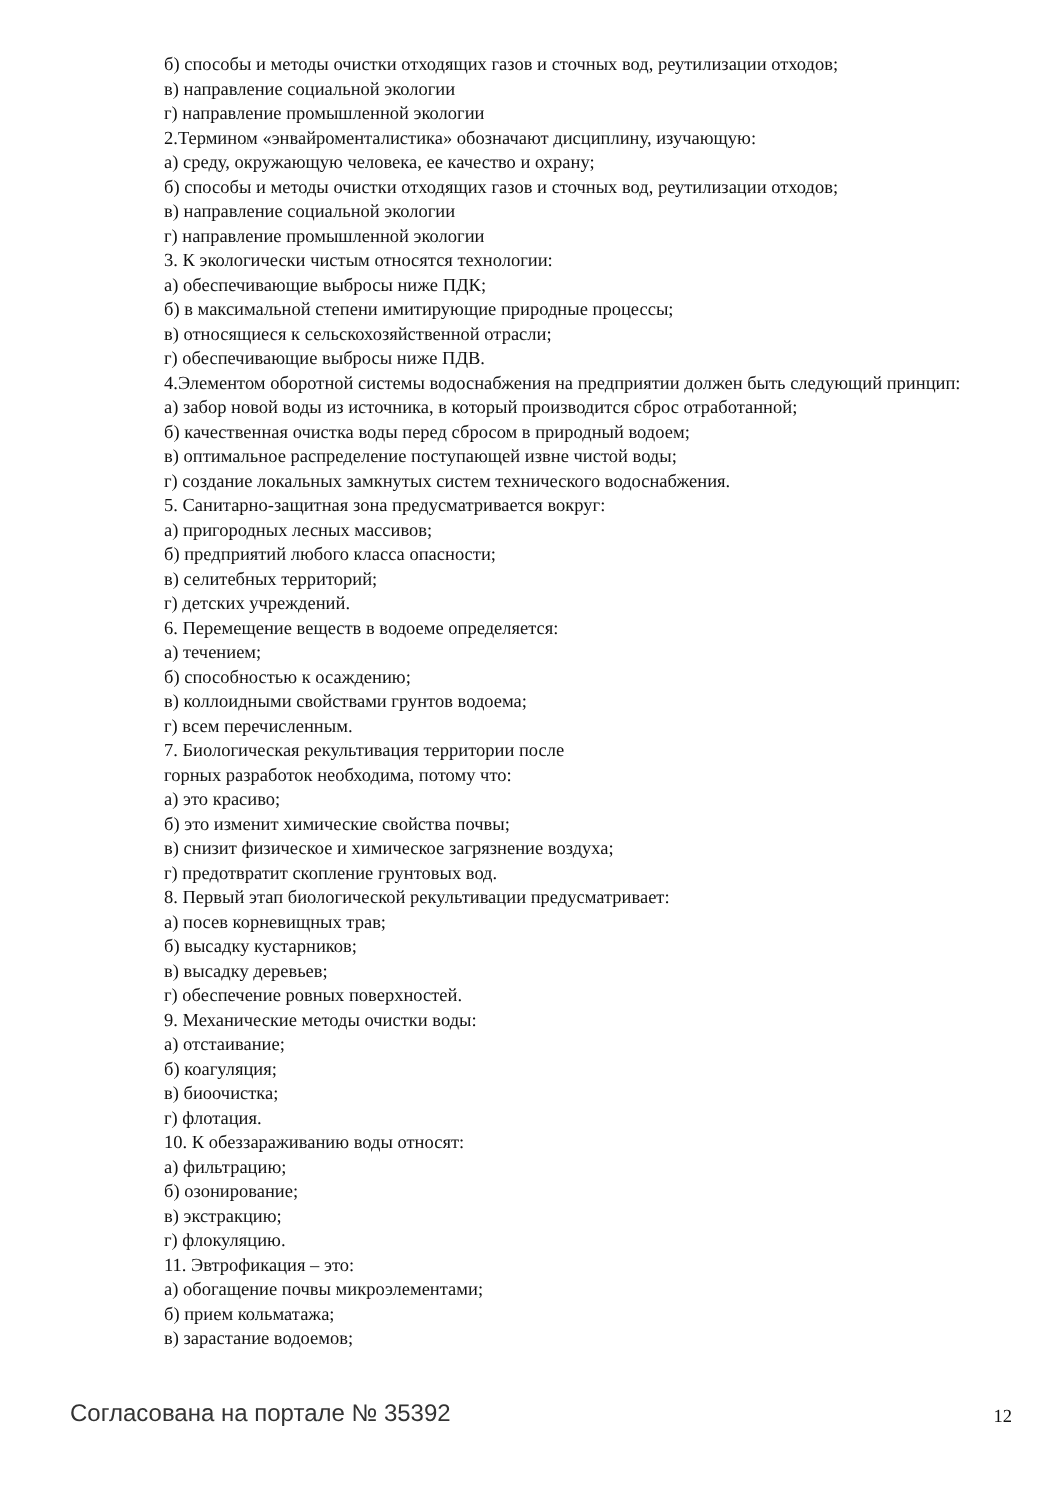б) способы и методы очистки отходящих газов и сточных вод, реутилизации отходов;
в) направление социальной экологии
г) направление промышленной экологии
2.Термином «энвайроменталистика» обозначают дисциплину, изучающую:
а) среду, окружающую человека, ее качество и охрану;
б) способы и методы очистки отходящих газов и сточных вод, реутилизации отходов;
в) направление социальной экологии
г) направление промышленной экологии
3. К экологически чистым относятся технологии:
а) обеспечивающие выбросы ниже ПДК;
б) в максимальной степени имитирующие природные процессы;
в) относящиеся к сельскохозяйственной отрасли;
г) обеспечивающие выбросы ниже ПДВ.
4.Элементом оборотной системы водоснабжения на предприятии должен быть следующий принцип:
а) забор новой воды из источника, в который производится сброс отработанной;
б) качественная очистка воды перед сбросом в природный водоем;
в) оптимальное распределение поступающей извне чистой воды;
г) создание локальных замкнутых систем технического водоснабжения.
5. Санитарно-защитная зона предусматривается вокруг:
а) пригородных лесных массивов;
б) предприятий любого класса опасности;
в) селитебных территорий;
г) детских учреждений.
6. Перемещение веществ в водоеме определяется:
а) течением;
б) способностью к осаждению;
в) коллоидными свойствами грунтов водоема;
г) всем перечисленным.
7. Биологическая рекультивация территории после
горных разработок необходима, потому что:
а) это красиво;
б) это изменит химические свойства почвы;
в) снизит физическое и химическое загрязнение воздуха;
г) предотвратит скопление грунтовых вод.
8. Первый этап биологической рекультивации предусматривает:
а) посев корневищных трав;
б) высадку кустарников;
в) высадку деревьев;
г) обеспечение ровных поверхностей.
9. Механические методы очистки воды:
а) отстаивание;
б) коагуляция;
в) биоочистка;
г) флотация.
10. К обеззараживанию воды относят:
а) фильтрацию;
б) озонирование;
в) экстракцию;
г) флокуляцию.
11. Эвтрофикация – это:
а) обогащение почвы микроэлементами;
б) прием кольматажа;
в) зарастание водоемов;
Согласована на портале № 35392 12